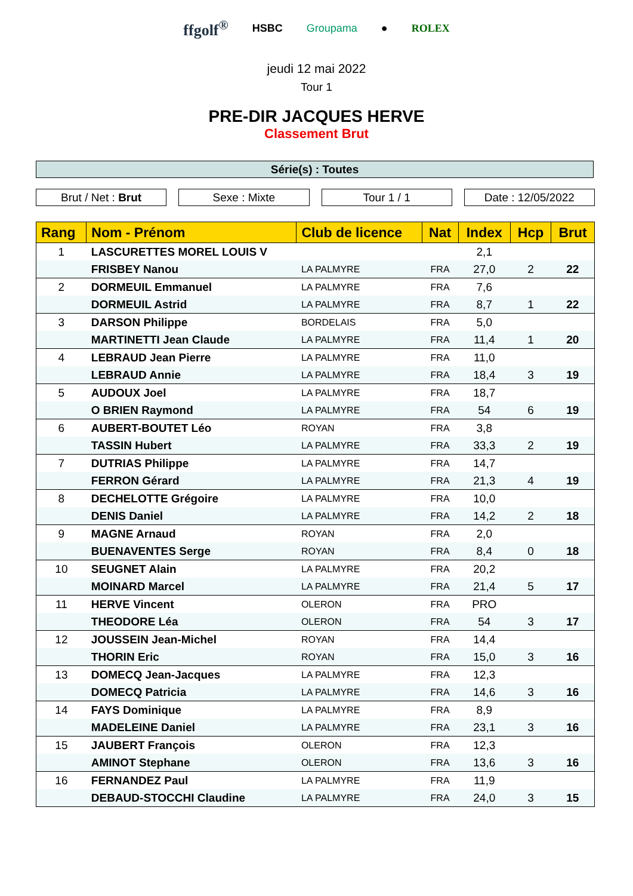ffgolf<sup>®</sup> HSBC Groupama ● ROLEX
jeudi 12 mai 2022
Tour 1
PRE-DIR JACQUES HERVE
Classement Brut
Série(s) : Toutes
Brut / Net : Brut Sexe : Mixte Tour 1 / 1 Date : 12/05/2022
| Rang | Nom - Prénom | Club de licence | Nat | Index | Hcp | Brut |
| --- | --- | --- | --- | --- | --- | --- |
| 1 | LASCURETTES MOREL LOUIS V | | | 2,1 | | |
| | FRISBEY Nanou | LA PALMYRE | FRA | 27,0 | 2 | 22 |
| 2 | DORMEUIL Emmanuel | LA PALMYRE | FRA | 7,6 | | |
| | DORMEUIL Astrid | LA PALMYRE | FRA | 8,7 | 1 | 22 |
| 3 | DARSON Philippe | BORDELAIS | FRA | 5,0 | | |
| | MARTINETTI Jean Claude | LA PALMYRE | FRA | 11,4 | 1 | 20 |
| 4 | LEBRAUD Jean Pierre | LA PALMYRE | FRA | 11,0 | | |
| | LEBRAUD Annie | LA PALMYRE | FRA | 18,4 | 3 | 19 |
| 5 | AUDOUX Joel | LA PALMYRE | FRA | 18,7 | | |
| | O BRIEN Raymond | LA PALMYRE | FRA | 54 | 6 | 19 |
| 6 | AUBERT-BOUTET Léo | ROYAN | FRA | 3,8 | | |
| | TASSIN Hubert | LA PALMYRE | FRA | 33,3 | 2 | 19 |
| 7 | DUTRIAS Philippe | LA PALMYRE | FRA | 14,7 | | |
| | FERRON Gérard | LA PALMYRE | FRA | 21,3 | 4 | 19 |
| 8 | DECHELOTTE Grégoire | LA PALMYRE | FRA | 10,0 | | |
| | DENIS Daniel | LA PALMYRE | FRA | 14,2 | 2 | 18 |
| 9 | MAGNE Arnaud | ROYAN | FRA | 2,0 | | |
| | BUENAVENTES Serge | ROYAN | FRA | 8,4 | 0 | 18 |
| 10 | SEUGNET Alain | LA PALMYRE | FRA | 20,2 | | |
| | MOINARD Marcel | LA PALMYRE | FRA | 21,4 | 5 | 17 |
| 11 | HERVE Vincent | OLERON | FRA | PRO | | |
| | THEODORE Léa | OLERON | FRA | 54 | 3 | 17 |
| 12 | JOUSSEIN Jean-Michel | ROYAN | FRA | 14,4 | | |
| | THORIN Eric | ROYAN | FRA | 15,0 | 3 | 16 |
| 13 | DOMECQ Jean-Jacques | LA PALMYRE | FRA | 12,3 | | |
| | DOMECQ Patricia | LA PALMYRE | FRA | 14,6 | 3 | 16 |
| 14 | FAYS Dominique | LA PALMYRE | FRA | 8,9 | | |
| | MADELEINE Daniel | LA PALMYRE | FRA | 23,1 | 3 | 16 |
| 15 | JAUBERT François | OLERON | FRA | 12,3 | | |
| | AMINOT Stephane | OLERON | FRA | 13,6 | 3 | 16 |
| 16 | FERNANDEZ Paul | LA PALMYRE | FRA | 11,9 | | |
| | DEBAUD-STOCCHI Claudine | LA PALMYRE | FRA | 24,0 | 3 | 15 |